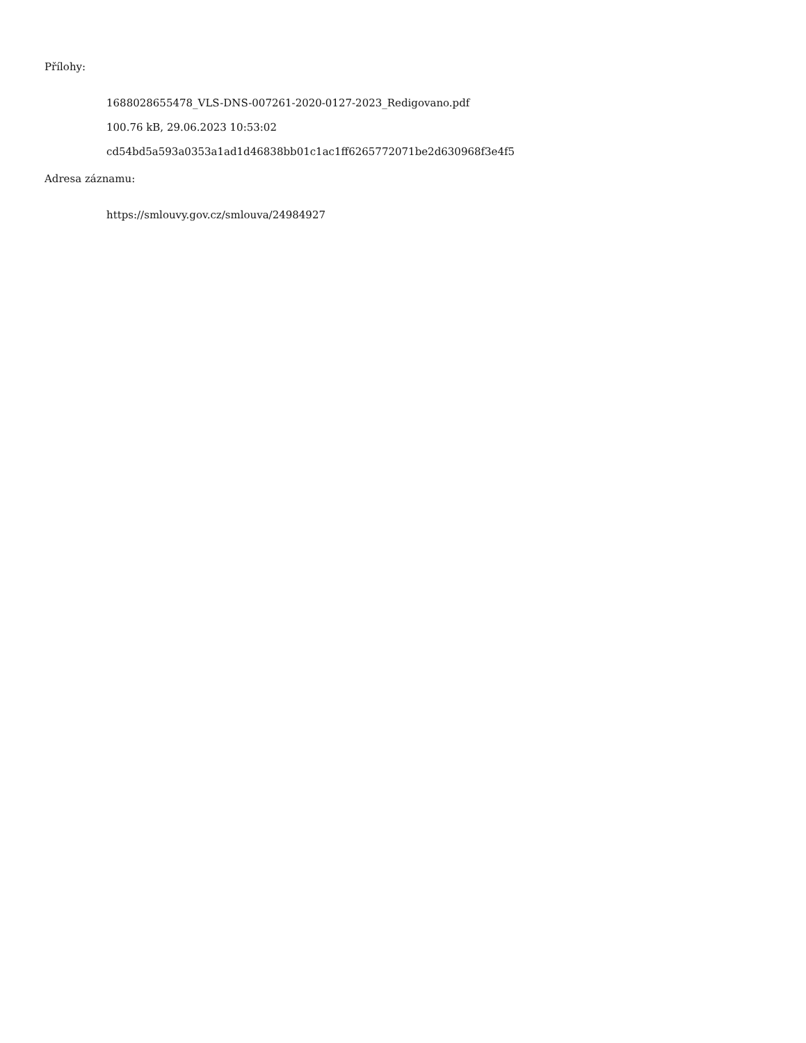Přílohy:
1688028655478_VLS-DNS-007261-2020-0127-2023_Redigovano.pdf
100.76 kB, 29.06.2023 10:53:02
cd54bd5a593a0353a1ad1d46838bb01c1ac1ff6265772071be2d630968f3e4f5
Adresa záznamu:
https://smlouvy.gov.cz/smlouva/24984927